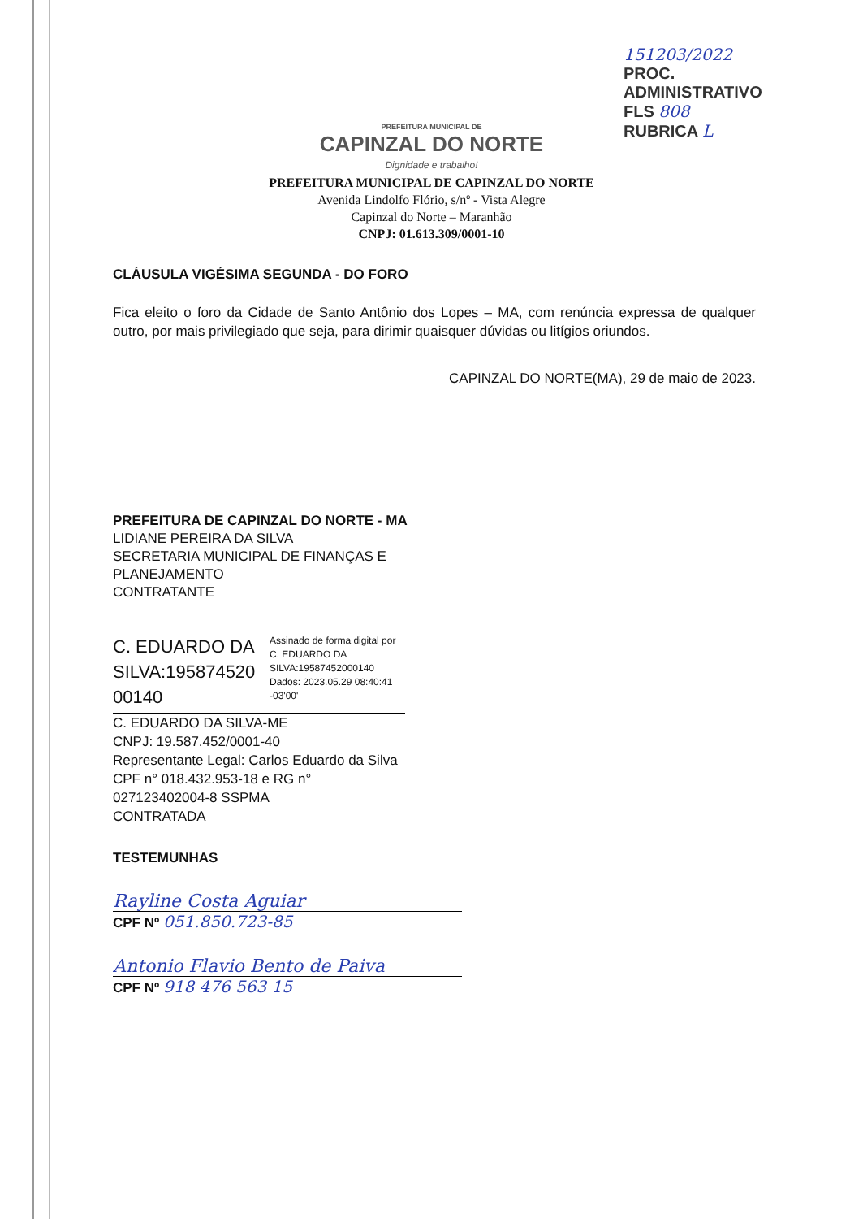151203/2022
PROC. ADMINISTRATIVO
FLS 808
RUBRICA L
PREFEITURA MUNICIPAL DE
CAPINZAL DO NORTE
Dignidade e trabalho!
PREFEITURA MUNICIPAL DE CAPINZAL DO NORTE
Avenida Lindolfo Flório, s/nº - Vista Alegre
Capinzal do Norte – Maranhão
CNPJ: 01.613.309/0001-10
CLÁUSULA VIGÉSIMA SEGUNDA - DO FORO
Fica eleito o foro da Cidade de Santo Antônio dos Lopes – MA, com renúncia expressa de qualquer outro, por mais privilegiado que seja, para dirimir quaisquer dúvidas ou litígios oriundos.
CAPINZAL DO NORTE(MA), 29 de maio de 2023.
PREFEITURA DE CAPINZAL DO NORTE - MA
LIDIANE PEREIRA DA SILVA
SECRETARIA MUNICIPAL DE FINANÇAS E PLANEJAMENTO
CONTRATANTE
C. EDUARDO DA SILVA:195874520 00140
Assinado de forma digital por
C. EDUARDO DA
SILVA:19587452000140
Dados: 2023.05.29 08:40:41
-03'00'
C. EDUARDO DA SILVA-ME
CNPJ: 19.587.452/0001-40
Representante Legal: Carlos Eduardo da Silva
CPF n° 018.432.953-18 e RG n° 027123402004-8 SSPMA
CONTRATADA
TESTEMUNHAS
Rayline Costa Aguiar
CPF Nº 051.850.723-85
Antonio Flavio Bento de Paiva
CPF Nº 918 476 563 15